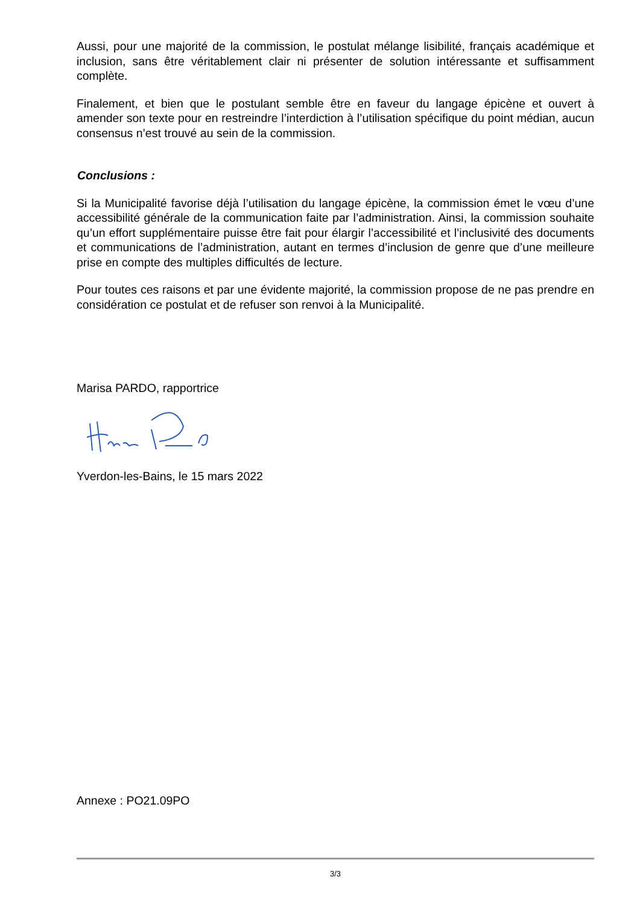Aussi, pour une majorité de la commission, le postulat mélange lisibilité, français académique et inclusion, sans être véritablement clair ni présenter de solution intéressante et suffisamment complète.
Finalement, et bien que le postulant semble être en faveur du langage épicène et ouvert à amender son texte pour en restreindre l’interdiction à l’utilisation spécifique du point médian, aucun consensus n’est trouvé au sein de la commission.
Conclusions :
Si la Municipalité favorise déjà l’utilisation du langage épicène, la commission émet le vœu d’une accessibilité générale de la communication faite par l’administration. Ainsi, la commission souhaite qu’un effort supplémentaire puisse être fait pour élargir l’accessibilité et l’inclusivité des documents et communications de l’administration, autant en termes d’inclusion de genre que d’une meilleure prise en compte des multiples difficultés de lecture.
Pour toutes ces raisons et par une évidente majorité, la commission propose de ne pas prendre en considération ce postulat et de refuser son renvoi à la Municipalité.
Marisa PARDO, rapportrice
Yverdon-les-Bains, le 15 mars 2022
Annexe : PO21.09PO
3/3